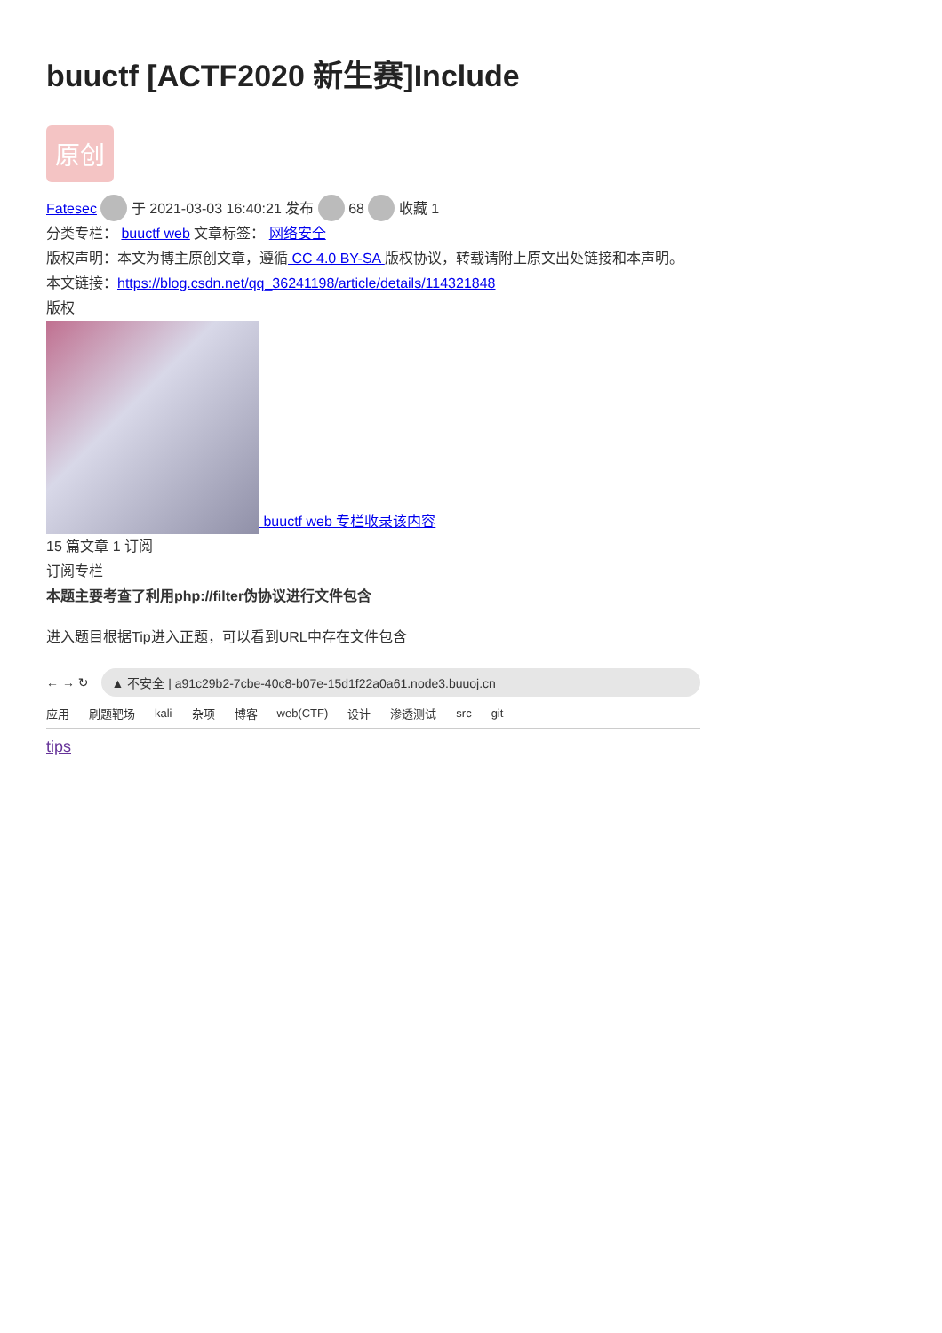buuctf [ACTF2020 新生赛]Include
原创
Fatesec 于 2021-03-03 16:40:21 发布 68 收藏 1
分类专栏： buuctf web 文章标签： 网络安全
版权声明：本文为博主原创文章，遵循 CC 4.0 BY-SA 版权协议，转载请附上原文出处链接和本声明。
本文链接：https://blog.csdn.net/qq_36241198/article/details/114321848
版权
buuctf web 专栏收录该内容
15 篇文章 1 订阅
订阅专栏
本题主要考查了利用php://filter伪协议进行文件包含
进入题目根据Tip进入正题，可以看到URL中存在文件包含
← → ↻
▲ 不安全 | a91c29b2-7cbe-40c8-b07e-15d1f22a0a61.node3.buuoj.cn
应用 刷题靶场 kali 杂项 博客 web(CTF) 设计 渗透测试 src git
tips